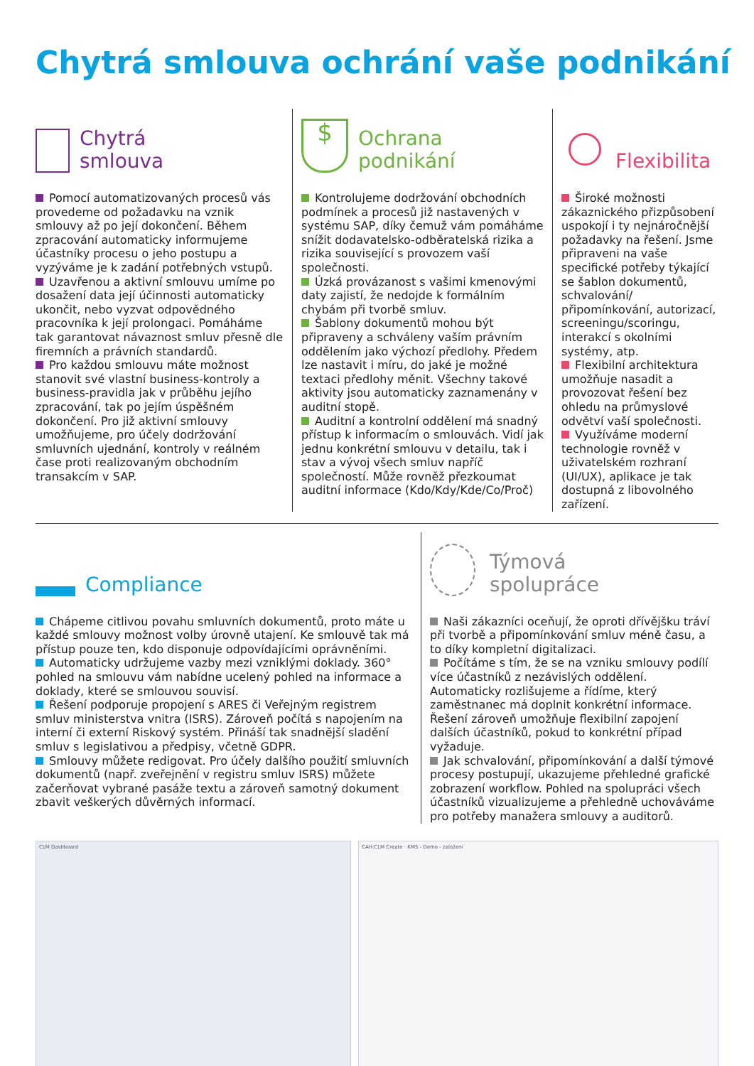Chytrá smlouva ochrání vaše podnikání
Chytrá
smlouva
Pomocí automatizovaných procesů vás provedeme od požadavku na vznik smlouvy až po její dokončení. Během zpracování automaticky informujeme účastníky procesu o jeho postupu a vyzýváme je k zadání potřebných vstupů.
Uzavřenou a aktivní smlouvu umíme po dosažení data její účinnosti automaticky ukončit, nebo vyzvat odpovědného pracovníka k její prolongaci. Pomáháme tak garantovat návaznost smluv přesně dle firemních a právních standardů.
Pro každou smlouvu máte možnost stanovit své vlastní business-kontroly a business-pravidla jak v průběhu jejího zpracování, tak po jejím úspěšném dokončení. Pro již aktivní smlouvy umožňujeme, pro účely dodržování smluvních ujednání, kontroly v reálném čase proti realizovaným obchodním transakcím v SAP.
$
Ochrana
podnikání
Kontrolujeme dodržování obchodních podmínek a procesů již nastavených v systému SAP, díky čemuž vám pomáháme snížit dodavatelsko-odběratelská rizika a rizika související s provozem vaší společnosti.
Úzká provázanost s vašimi kmenovými daty zajistí, že nedojde k formálním chybám při tvorbě smluv.
Šablony dokumentů mohou být připraveny a schváleny vaším právním oddělením jako výchozí předlohy. Předem lze nastavit i míru, do jaké je možné textaci předlohy měnit. Všechny takové aktivity jsou automaticky zaznamenány v auditní stopě.
Auditní a kontrolní oddělení má snadný přístup k informacím o smlouvách. Vidí jak jednu konkrétní smlouvu v detailu, tak i stav a vývoj všech smluv napříč společností. Může rovněž přezkoumat auditní informace (Kdo/Kdy/Kde/Co/Proč)
Flexibilita
Široké možnosti zákaznického přizpůsobení uspokojí i ty nejnáročnější požadavky na řešení. Jsme připraveni na vaše specifické potřeby týkající se šablon dokumentů, schvalování/ připomínkování, autorizací, screeningu/scoringu, interakcí s okolními systémy, atp.
Flexibilní architektura umožňuje nasadit a provozovat řešení bez ohledu na průmyslové odvětví vaší společnosti.
Využíváme moderní technologie rovněž v uživatelském rozhraní (UI/UX), aplikace je tak dostupná z libovolného zařízení.
Compliance
Chápeme citlivou povahu smluvních dokumentů, proto máte u každé smlouvy možnost volby úrovně utajení. Ke smlouvě tak má přístup pouze ten, kdo disponuje odpovídajícími oprávněními.
Automaticky udržujeme vazby mezi vzniklými doklady. 360° pohled na smlouvu vám nabídne ucelený pohled na informace a doklady, které se smlouvou souvisí.
Řešení podporuje propojení s ARES či Veřejným registrem smluv ministerstva vnitra (ISRS). Zároveň počítá s napojením na interní či externí Riskový systém. Přináší tak snadnější sladění smluv s legislativou a předpisy, včetně GDPR.
Smlouvy můžete redigovat. Pro účely dalšího použití smluvních dokumentů (např. zveřejnění v registru smluv ISRS) můžete začerňovat vybrané pasáže textu a zároveň samotný dokument zbavit veškerých důvěrných informací.
Týmová
spolupráce
Naši zákazníci oceňují, že oproti dřívějšku tráví při tvorbě a připomínkování smluv méně času, a to díky kompletní digitalizaci.
Počítáme s tím, že se na vzniku smlouvy podílí více účastníků z nezávislých oddělení. Automaticky rozlišujeme a řídíme, který zaměstnanec má doplnit konkrétní informace. Řešení zároveň umožňuje flexibilní zapojení dalších účastníků, pokud to konkrétní případ vyžaduje.
Jak schvalování, připomínkování a další týmové procesy postupují, ukazujeme přehledné grafické zobrazení workflow. Pohled na spolupráci všech účastníků vizualizujeme a přehledně uchováváme pro potřeby manažera smlouvy a auditorů.
CLM Dashboard CAH:CLM Create · KMS - Demo - založení